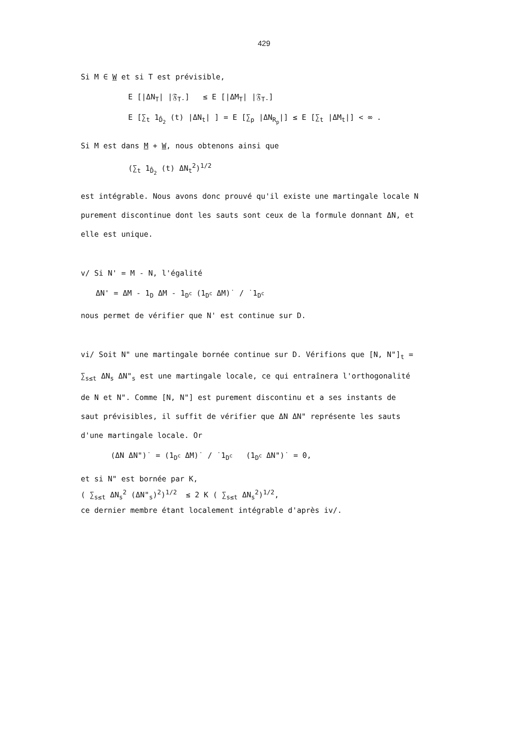429
Si M ∈ W et si T est prévisible,
E [|ΔN<sub>T</sub>| |𝔉<sub>T-</sub>] ≤ E [|ΔM<sub>T</sub>| |𝔉<sub>T-</sub>]
E [∑<sub>t</sub> 1<sub>D̂<sub>2</sub></sub> (t) |ΔN<sub>t</sub>| ] = E [∑<sub>p</sub> |ΔN<sub>R<sub>p</sub></sub>|] ≤ E [∑<sub>t</sub> |ΔM<sub>t</sub>|] < ∞ .
Si M est dans M + W, nous obtenons ainsi que
(∑<sub>t</sub> 1<sub>D̂<sub>2</sub></sub> (t) ΔN<sub>t</sub><sup>2</sup>)<sup>1/2</sup>
est intégrable. Nous avons donc prouvé qu'il existe une martingale locale N
purement discontinue dont les sauts sont ceux de la formule donnant ΔN, et
elle est unique.
v/ Si N' = M - N, l'égalité
ΔN' = ΔM - 1<sub>D</sub> ΔM - 1<sub>D<sup>c</sup></sub> (1<sub>D<sup>c</sup></sub> ΔM)˙ / ˙1<sub>D<sup>c</sup></sub>
nous permet de vérifier que N' est continue sur D.
vi/ Soit N" une martingale bornée continue sur D. Vérifions que [N, N"]<sub>t</sub> =
∑<sub>s≤t</sub> ΔN<sub>s</sub> ΔN"<sub>s</sub> est une martingale locale, ce qui entraînera l'orthogonalité
de N et N". Comme [N, N"] est purement discontinu et a ses instants de
saut prévisibles, il suffit de vérifier que ΔN ΔN" représente les sauts
d'une martingale locale. Or
(ΔN ΔN")˙ = (1<sub>D<sup>c</sup></sub> ΔM)˙ / ˙1<sub>D<sup>c</sup></sub> (1<sub>D<sup>c</sup></sub> ΔN")˙ = 0,
et si N" est bornée par K,
( ∑<sub>s≤t</sub> ΔN<sub>s</sub><sup>2</sup> (ΔN"<sub>s</sub>)<sup>2</sup>)<sup>1/2</sup> ≤ 2 K ( ∑<sub>s≤t</sub> ΔN<sub>s</sub><sup>2</sup>)<sup>1/2</sup>,
ce dernier membre étant localement intégrable d'après iv/.